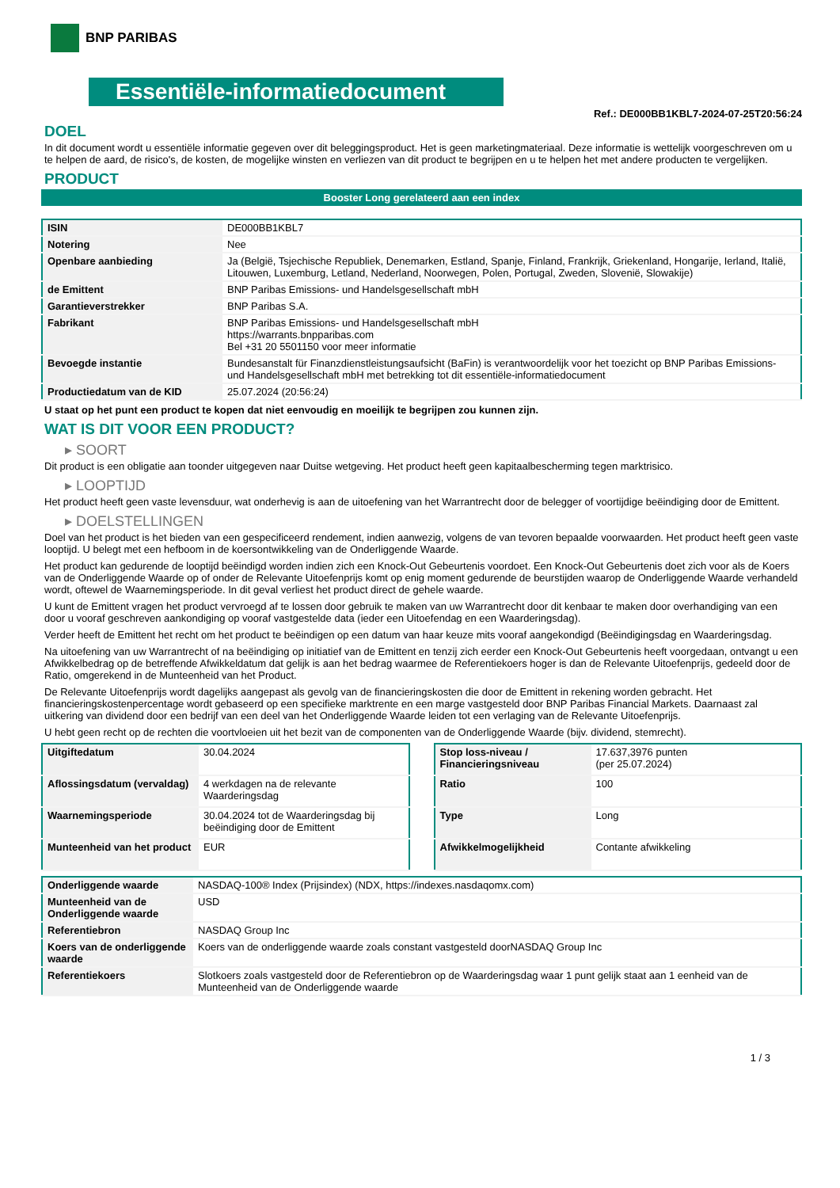BNP PARIBAS
Essentiële-informatiedocument
Ref.: DE000BB1KBL7-2024-07-25T20:56:24
DOEL
In dit document wordt u essentiële informatie gegeven over dit beleggingsproduct. Het is geen marketingmateriaal. Deze informatie is wettelijk voorgeschreven om u te helpen de aard, de risico's, de kosten, de mogelijke winsten en verliezen van dit product te begrijpen en u te helpen het met andere producten te vergelijken.
PRODUCT
Booster Long gerelateerd aan een index
| ISIN | DE000BB1KBL7 |
| Notering | Nee |
| Openbare aanbieding | Ja (België, Tsjechische Republiek, Denemarken, Estland, Spanje, Finland, Frankrijk, Griekenland, Hongarije, Ierland, Italië, Litouwen, Luxemburg, Letland, Nederland, Noorwegen, Polen, Portugal, Zweden, Slovenië, Slowakije) |
| de Emittent | BNP Paribas Emissions- und Handelsgesellschaft mbH |
| Garantieverstrekker | BNP Paribas S.A. |
| Fabrikant | BNP Paribas Emissions- und Handelsgesellschaft mbH https://warrants.bnpparibas.com Bel +31 20 5501150 voor meer informatie |
| Bevoegde instantie | Bundesanstalt für Finanzdienstleistungsaufsicht (BaFin) is verantwoordelijk voor het toezicht op BNP Paribas Emissions- und Handelsgesellschaft mbH met betrekking tot dit essentiële-informatiedocument |
| Productiedatum van de KID | 25.07.2024 (20:56:24) |
U staat op het punt een product te kopen dat niet eenvoudig en moeilijk te begrijpen zou kunnen zijn.
WAT IS DIT VOOR EEN PRODUCT?
▸ SOORT
Dit product is een obligatie aan toonder uitgegeven naar Duitse wetgeving. Het product heeft geen kapitaalbescherming tegen marktrisico.
▸ LOOPTIJD
Het product heeft geen vaste levensduur, wat onderhevig is aan de uitoefening van het Warrantrecht door de belegger of voortijdige beëindiging door de Emittent.
▸ DOELSTELLINGEN
Doel van het product is het bieden van een gespecificeerd rendement, indien aanwezig, volgens de van tevoren bepaalde voorwaarden. Het product heeft geen vaste looptijd. U belegt met een hefboom in de koersontwikkeling van de Onderliggende Waarde.
Het product kan gedurende de looptijd beëindigd worden indien zich een Knock-Out Gebeurtenis voordoet. Een Knock-Out Gebeurtenis doet zich voor als de Koers van de Onderliggende Waarde op of onder de Relevante Uitoefenprijs komt op enig moment gedurende de beurstijden waarop de Onderliggende Waarde verhandeld wordt, oftewel de Waarnemingsperiode. In dit geval verliest het product direct de gehele waarde.
U kunt de Emittent vragen het product vervroegd af te lossen door gebruik te maken van uw Warrantrecht door dit kenbaar te maken door overhandiging van een door u vooraf geschreven aankondiging op vooraf vastgestelde data (ieder een Uitoefendag en een Waarderingsdag).
Verder heeft de Emittent het recht om het product te beëindigen op een datum van haar keuze mits vooraf aangekondigd (Beëindigingsdag en Waarderingsdag.
Na uitoefening van uw Warrantrecht of na beëindiging op initiatief van de Emittent en tenzij zich eerder een Knock-Out Gebeurtenis heeft voorgedaan, ontvangt u een Afwikkelbedrag op de betreffende Afwikkeldatum dat gelijk is aan het bedrag waarmee de Referentiekoers hoger is dan de Relevante Uitoefenprijs, gedeeld door de Ratio, omgerekend in de Munteenheid van het Product.
De Relevante Uitoefenprijs wordt dagelijks aangepast als gevolg van de financieringskosten die door de Emittent in rekening worden gebracht. Het financieringskostenpercentage wordt gebaseerd op een specifieke marktrente en een marge vastgesteld door BNP Paribas Financial Markets. Daarnaast zal uitkering van dividend door een bedrijf van een deel van het Onderliggende Waarde leiden tot een verlaging van de Relevante Uitoefenprijs.
U hebt geen recht op de rechten die voortvloeien uit het bezit van de componenten van de Onderliggende Waarde (bijv. dividend, stemrecht).
| Uitgiftedatum | 30.04.2024 |
| Aflossingsdatum (vervaldag) | 4 werkdagen na de relevante Waarderingsdag |
| Waarnemingsperiode | 30.04.2024 tot de Waarderingsdag bij beëindiging door de Emittent |
| Munteenheid van het product | EUR |
| Stop loss-niveau / Financieringsniveau | 17.637,3976 punten (per 25.07.2024) |
| Ratio | 100 |
| Type | Long |
| Afwikkelmogelijkheid | Contante afwikkeling |
| Onderliggende waarde | NASDAQ-100® Index (Prijsindex) (NDX, https://indexes.nasdaqomx.com) |
| Munteenheid van de Onderliggende waarde | USD |
| Referentiebron | NASDAQ Group Inc |
| Koers van de onderliggende waarde | Koers van de onderliggende waarde zoals constant vastgesteld doorNASDAQ Group Inc |
| Referentiekoers | Slotkoers zoals vastgesteld door de Referentiebron op de Waarderingsdag waar 1 punt gelijk staat aan 1 eenheid van de Munteenheid van de Onderliggende waarde |
1 / 3